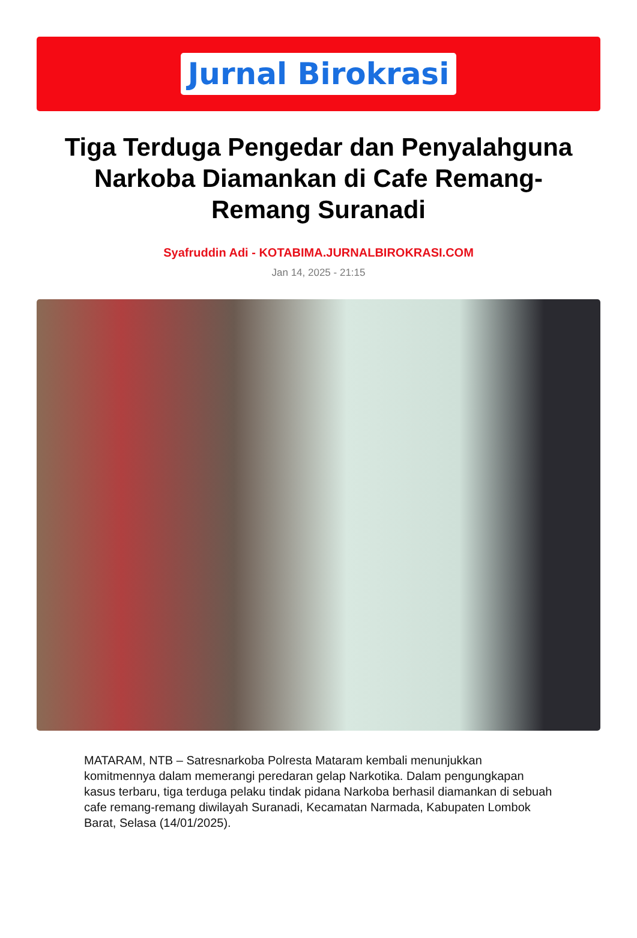Jurnal Birokrasi
Tiga Terduga Pengedar dan Penyalahguna Narkoba Diamankan di Cafe Remang-Remang Suranadi
Syafruddin Adi - KOTABIMA.JURNALBIROKRASI.COM
Jan 14, 2025 - 21:15
MATARAM, NTB – Satresnarkoba Polresta Mataram kembali menunjukkan komitmennya dalam memerangi peredaran gelap Narkotika. Dalam pengungkapan kasus terbaru, tiga terduga pelaku tindak pidana Narkoba berhasil diamankan di sebuah cafe remang-remang diwilayah Suranadi, Kecamatan Narmada, Kabupaten Lombok Barat, Selasa (14/01/2025).